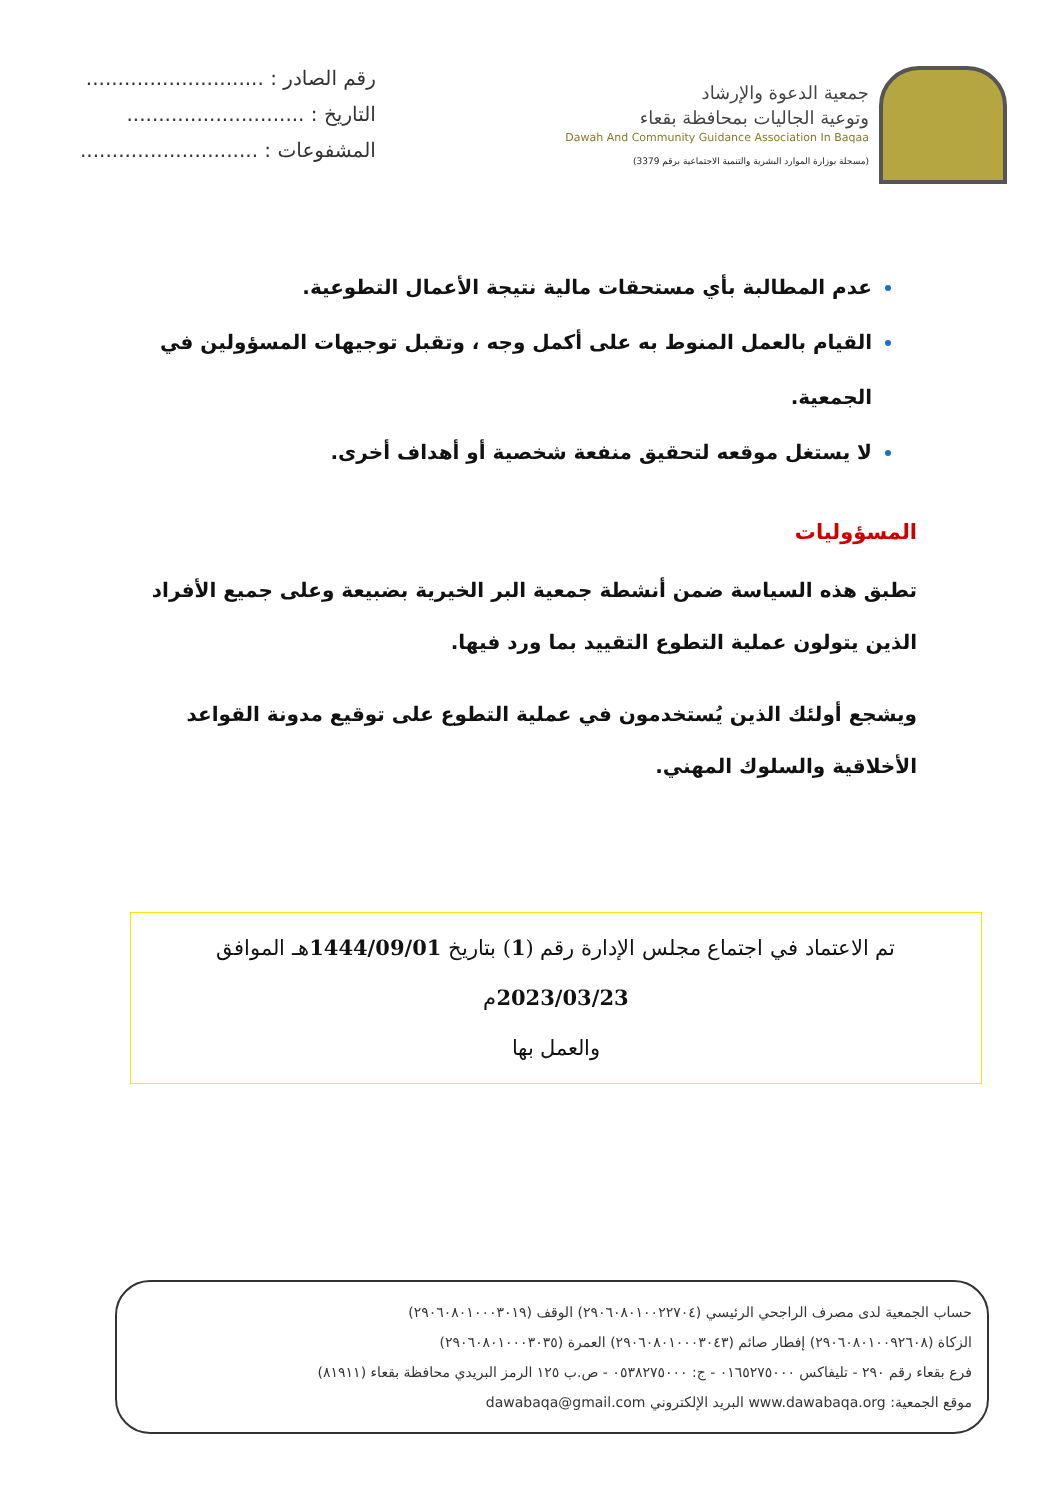جمعية الدعوة والإرشاد
وتوعية الجاليات بمحافظة بقعاء
Dawah And Community Guidance Association In Baqaa
(مسجلة بوزارة الموارد البشرية والتنمية الاجتماعية برقم 3379)
رقم الصادر : ............................
التاريخ : ............................
المشفوعات : ............................
عدم المطالبة بأي مستحقات مالية نتيجة الأعمال التطوعية.
القيام بالعمل المنوط به على أكمل وجه ، وتقبل توجيهات المسؤولين في الجمعية.
لا يستغل موقعه لتحقيق منفعة شخصية أو أهداف أخرى.
المسؤوليات
تطبق هذه السياسة ضمن أنشطة جمعية البر الخيرية بضبيعة وعلى جميع الأفراد الذين يتولون عملية التطوع التقييد بما ورد فيها.
ويشجع أولئك الذين يُستخدمون في عملية التطوع على توقيع مدونة القواعد الأخلاقية والسلوك المهني.
تم الاعتماد في اجتماع مجلس الإدارة رقم (1) بتاريخ 1444/09/01هـ الموافق 2023/03/23م
والعمل بها
حساب الجمعية لدى مصرف الراجحي الرئيسي (٢٩٠٦٠٨٠١٠٠٢٢٧٠٤) الوقف (٢٩٠٦٠٨٠١٠٠٠٣٠١٩)
الزكاة (٢٩٠٦٠٨٠١٠٠٩٢٦٠٨) إفطار صائم (٢٩٠٦٠٨٠١٠٠٠٣٠٤٣) العمرة (٢٩٠٦٠٨٠١٠٠٠٣٠٣٥)
فرع بقعاء رقم ٢٩٠ - تليفاكس ٠١٦٥٢٧٥٠٠٠ - ج: ٠٥٣٨٢٧٥٠٠٠ - ص.ب ١٢٥ الرمز البريدي محافظة بقعاء (٨١٩١١)
موقع الجمعية: www.dawabaqa.org البريد الإلكتروني dawabaqa@gmail.com